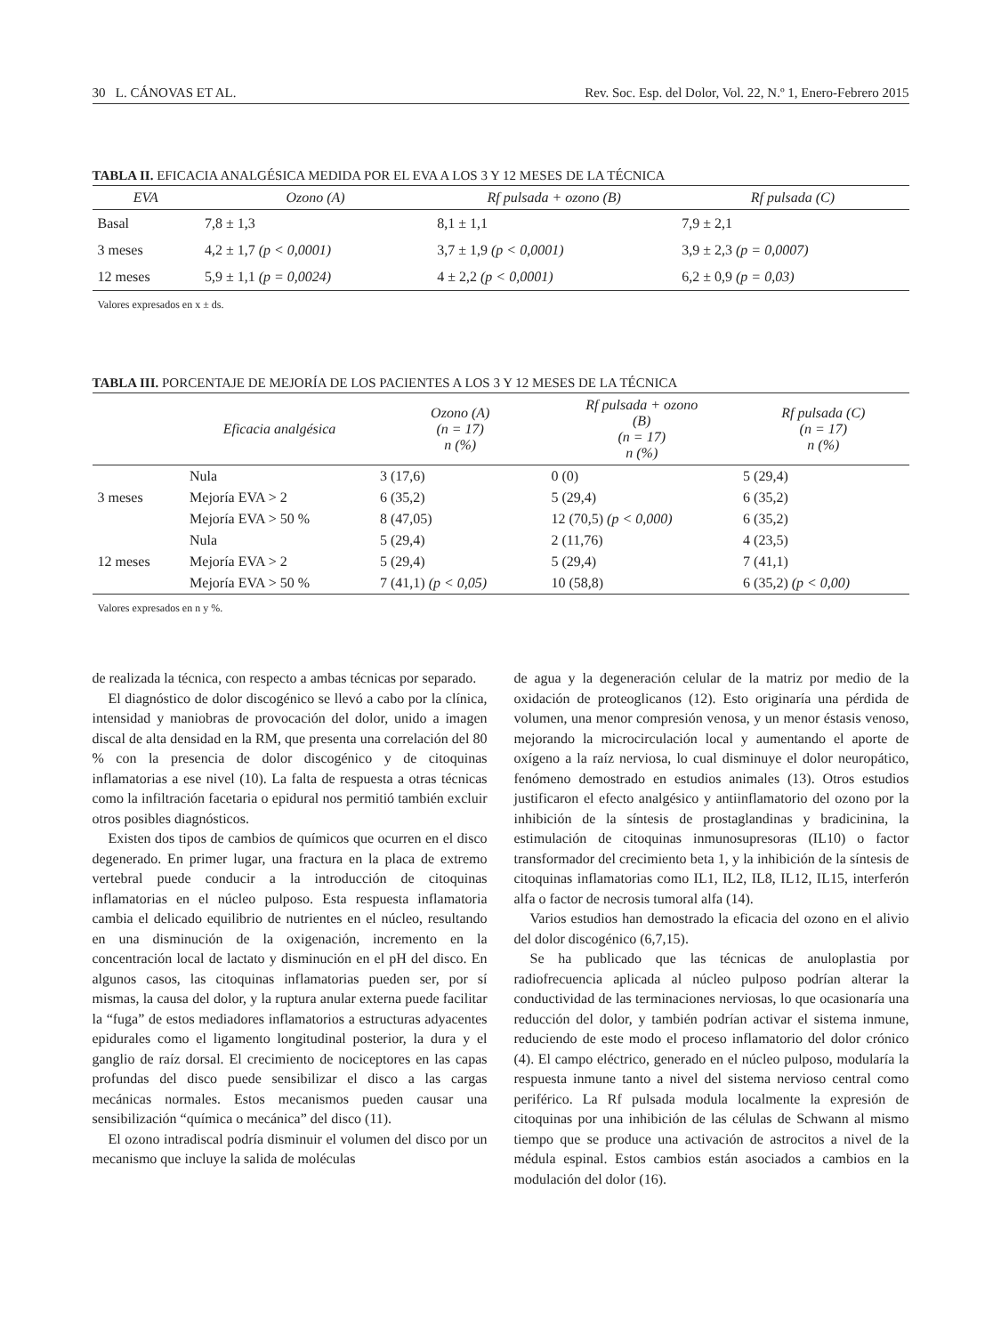30 L. CÁNOVAS ET AL. Rev. Soc. Esp. del Dolor, Vol. 22, N.º 1, Enero-Febrero 2015
TABLA II. EFICACIA ANALGÉSICA MEDIDA POR EL EVA A LOS 3 Y 12 MESES DE LA TÉCNICA
| EVA | Ozono (A) | Rf pulsada + ozono (B) | Rf pulsada (C) |
| --- | --- | --- | --- |
| Basal | 7,8 ± 1,3 | 8,1 ± 1,1 | 7,9 ± 2,1 |
| 3 meses | 4,2 ± 1,7 (p < 0,0001) | 3,7 ± 1,9 (p < 0,0001) | 3,9 ± 2,3 (p = 0,0007) |
| 12 meses | 5,9 ± 1,1 (p = 0,0024) | 4 ± 2,2 (p < 0,0001) | 6,2 ± 0,9 (p = 0,03) |
Valores expresados en x ± ds.
TABLA III. PORCENTAJE DE MEJORÍA DE LOS PACIENTES A LOS 3 Y 12 MESES DE LA TÉCNICA
| | Eficacia analgésica | Ozono (A) (n = 17) n (%) | Rf pulsada + ozono (B) (n = 17) n (%) | Rf pulsada (C) (n = 17) n (%) |
| --- | --- | --- | --- | --- |
| 3 meses | Nula | 3 (17,6) | 0 (0) | 5 (29,4) |
| | Mejoría EVA > 2 | 6 (35,2) | 5 (29,4) | 6 (35,2) |
| | Mejoría EVA > 50 % | 8 (47,05) | 12 (70,5) (p < 0,000) | 6 (35,2) |
| 12 meses | Nula | 5 (29,4) | 2 (11,76) | 4 (23,5) |
| | Mejoría EVA > 2 | 5 (29,4) | 5 (29,4) | 7 (41,1) |
| | Mejoría EVA > 50 % | 7 (41,1) (p < 0,05) | 10 (58,8) | 6 (35,2) (p < 0,00) |
Valores expresados en n y %.
de realizada la técnica, con respecto a ambas técnicas por separado.
El diagnóstico de dolor discogénico se llevó a cabo por la clínica, intensidad y maniobras de provocación del dolor, unido a imagen discal de alta densidad en la RM, que presenta una correlación del 80 % con la presencia de dolor discogénico y de citoquinas inflamatorias a ese nivel (10). La falta de respuesta a otras técnicas como la infiltración facetaria o epidural nos permitió también excluir otros posibles diagnósticos.
Existen dos tipos de cambios de químicos que ocurren en el disco degenerado. En primer lugar, una fractura en la placa de extremo vertebral puede conducir a la introducción de citoquinas inflamatorias en el núcleo pulposo. Esta respuesta inflamatoria cambia el delicado equilibrio de nutrientes en el núcleo, resultando en una disminución de la oxigenación, incremento en la concentración local de lactato y disminución en el pH del disco. En algunos casos, las citoquinas inflamatorias pueden ser, por sí mismas, la causa del dolor, y la ruptura anular externa puede facilitar la “fuga” de estos mediadores inflamatorios a estructuras adyacentes epidurales como el ligamento longitudinal posterior, la dura y el ganglio de raíz dorsal. El crecimiento de nociceptores en las capas profundas del disco puede sensibilizar el disco a las cargas mecánicas normales. Estos mecanismos pueden causar una sensibilización “química o mecánica” del disco (11).
El ozono intradiscal podría disminuir el volumen del disco por un mecanismo que incluye la salida de moléculas
de agua y la degeneración celular de la matriz por medio de la oxidación de proteoglicanos (12). Esto originaría una pérdida de volumen, una menor compresión venosa, y un menor éstasis venoso, mejorando la microcirculación local y aumentando el aporte de oxígeno a la raíz nerviosa, lo cual disminuye el dolor neuropático, fenómeno demostrado en estudios animales (13). Otros estudios justificaron el efecto analgésico y antiinflamatorio del ozono por la inhibición de la síntesis de prostaglandinas y bradicinina, la estimulación de citoquinas inmunosupresoras (IL10) o factor transformador del crecimiento beta 1, y la inhibición de la síntesis de citoquinas inflamatorias como IL1, IL2, IL8, IL12, IL15, interferón alfa o factor de necrosis tumoral alfa (14).
Varios estudios han demostrado la eficacia del ozono en el alivio del dolor discogénico (6,7,15).
Se ha publicado que las técnicas de anuloplastia por radiofrecuencia aplicada al núcleo pulposo podrían alterar la conductividad de las terminaciones nerviosas, lo que ocasionaría una reducción del dolor, y también podrían activar el sistema inmune, reduciendo de este modo el proceso inflamatorio del dolor crónico (4). El campo eléctrico, generado en el núcleo pulposo, modularía la respuesta inmune tanto a nivel del sistema nervioso central como periférico. La Rf pulsada modula localmente la expresión de citoquinas por una inhibición de las células de Schwann al mismo tiempo que se produce una activación de astrocitos a nivel de la médula espinal. Estos cambios están asociados a cambios en la modulación del dolor (16).